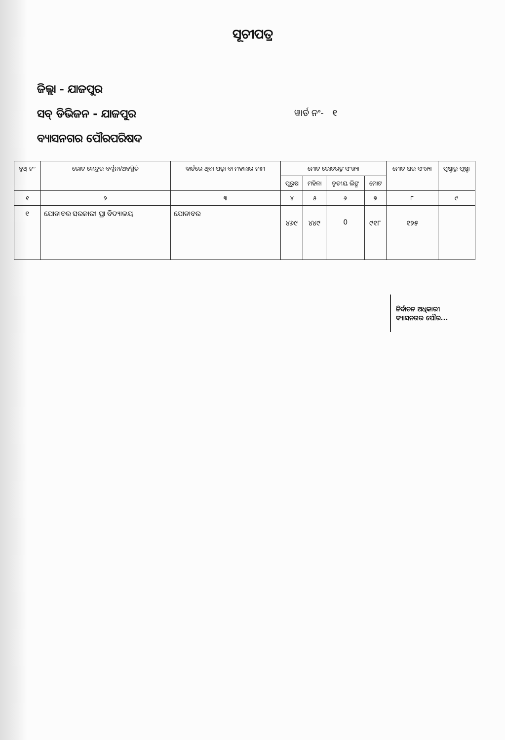ସୂଚୀପତ୍ର
ଜିଲ୍ଲା - ଯାଜପୁର
ସବ୍ ଡିଭିଜନ - ଯାଜପୁର
ୱାର୍ଡ ନଂ- ୧
ବ୍ୟାସନଗର ପୌରପରିଷଦ
| ବୁଥ୍ ନଂ | ଭୋଟ କେନ୍ଦ୍ରର ବର୍ଣ୍ଣନା/ଅବସ୍ଥିତି | ୱାର୍ଡରେ ଥିବା ପଢ଼ା ବା ମହଲାର ନାମ | ମୋଟ ଭୋଟରଙ୍କ ସଂଖ୍ୟା | | | | ମୋଟ ଘର ସଂଖ୍ୟା | ପୃଷ୍ଠାରୁ ପୃଷ୍ଠା |
| --- | --- | --- | --- | --- | --- | --- | --- | --- |
| | | | ପୁରୁଷ | ମହିଳା | ତୃତୀୟ ଲିଙ୍ଗ | ମୋଟ | | |
| ୧ | ୨ | ୩ | ୪ | ୫ | ୬ | ୭ | ୮ | ୯ |
| ୧ | ଯୋଡାବର ସରକାରୀ ପ୍ରା ବିଦ୍ୟାଳୟ | ଯୋଡାବର | ୪୬୯ | ୪୪୯ | 0 | ୯୧୮ | ୧୨୫ | |
ନିର୍ବାଚନ ଅଧିକାରୀ
ବ୍ୟାସନଗର ପୌର...